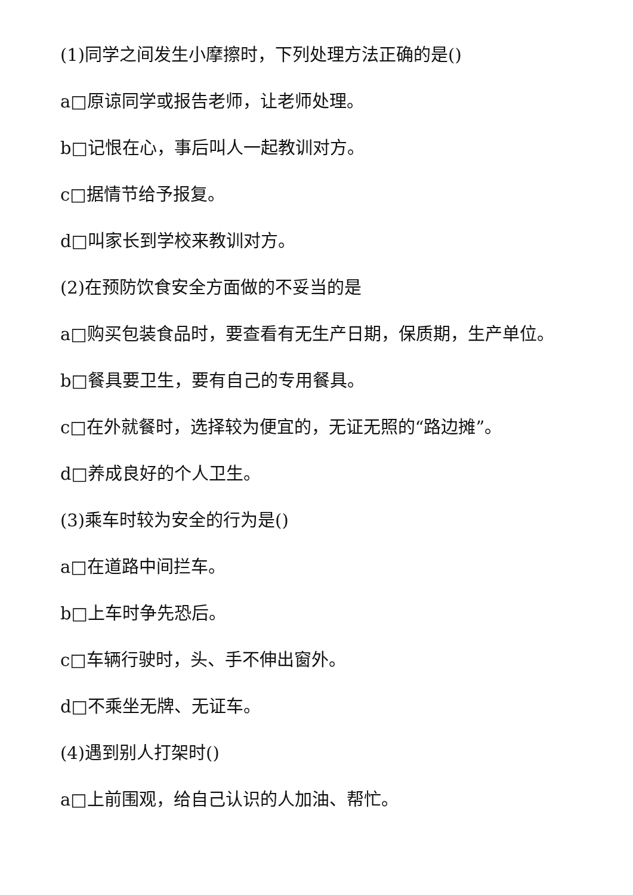(1)同学之间发生小摩擦时，下列处理方法正确的是()
a□原谅同学或报告老师，让老师处理。
b□记恨在心，事后叫人一起教训对方。
c□据情节给予报复。
d□叫家长到学校来教训对方。
(2)在预防饮食安全方面做的不妥当的是
a□购买包装食品时，要查看有无生产日期，保质期，生产单位。
b□餐具要卫生，要有自己的专用餐具。
c□在外就餐时，选择较为便宜的，无证无照的“路边摊”。
d□养成良好的个人卫生。
(3)乘车时较为安全的行为是()
a□在道路中间拦车。
b□上车时争先恐后。
c□车辆行驶时，头、手不伸出窗外。
d□不乘坐无牌、无证车。
(4)遇到别人打架时()
a□上前围观，给自己认识的人加油、帮忙。